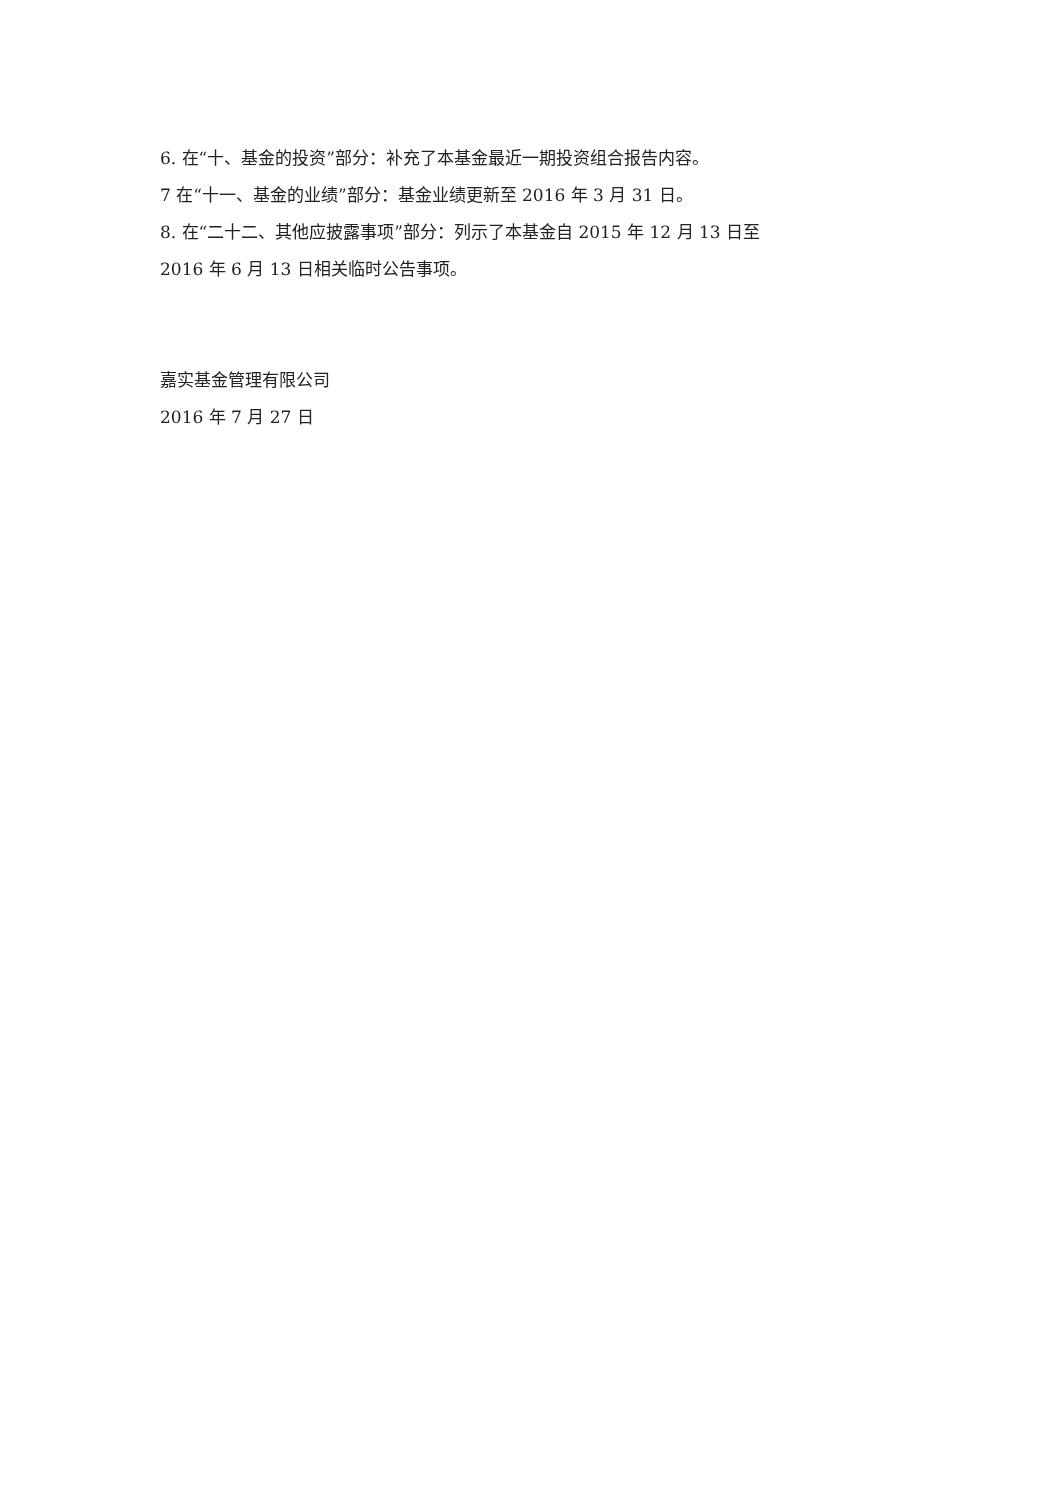6. 在“十、基金的投资”部分：补充了本基金最近一期投资组合报告内容。
7 在“十一、基金的业绩”部分：基金业绩更新至 2016 年 3 月 31 日。
8. 在“二十二、其他应披露事项”部分：列示了本基金自 2015 年 12 月 13 日至
2016 年 6 月 13 日相关临时公告事项。
嘉实基金管理有限公司
2016 年 7 月 27 日